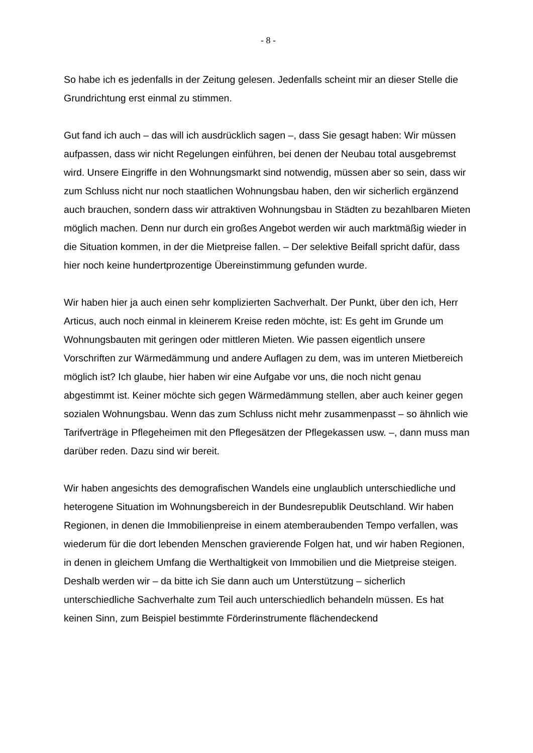- 8 -
So habe ich es jedenfalls in der Zeitung gelesen. Jedenfalls scheint mir an dieser Stelle die Grundrichtung erst einmal zu stimmen.
Gut fand ich auch – das will ich ausdrücklich sagen –, dass Sie gesagt haben: Wir müssen aufpassen, dass wir nicht Regelungen einführen, bei denen der Neubau total ausgebremst wird. Unsere Eingriffe in den Wohnungsmarkt sind notwendig, müssen aber so sein, dass wir zum Schluss nicht nur noch staatlichen Wohnungsbau haben, den wir sicherlich ergänzend auch brauchen, sondern dass wir attraktiven Wohnungsbau in Städten zu bezahlbaren Mieten möglich machen. Denn nur durch ein großes Angebot werden wir auch marktmäßig wieder in die Situation kommen, in der die Mietpreise fallen. – Der selektive Beifall spricht dafür, dass hier noch keine hundertprozentige Übereinstimmung gefunden wurde.
Wir haben hier ja auch einen sehr komplizierten Sachverhalt. Der Punkt, über den ich, Herr Articus, auch noch einmal in kleinerem Kreise reden möchte, ist: Es geht im Grunde um Wohnungsbauten mit geringen oder mittleren Mieten. Wie passen eigentlich unsere Vorschriften zur Wärmedämmung und andere Auflagen zu dem, was im unteren Mietbereich möglich ist? Ich glaube, hier haben wir eine Aufgabe vor uns, die noch nicht genau abgestimmt ist. Keiner möchte sich gegen Wärmedämmung stellen, aber auch keiner gegen sozialen Wohnungsbau. Wenn das zum Schluss nicht mehr zusammenpasst – so ähnlich wie Tarifverträge in Pflegeheimen mit den Pflegesätzen der Pflegekassen usw. –, dann muss man darüber reden. Dazu sind wir bereit.
Wir haben angesichts des demografischen Wandels eine unglaublich unterschiedliche und heterogene Situation im Wohnungsbereich in der Bundesrepublik Deutschland. Wir haben Regionen, in denen die Immobilienpreise in einem atemberaubenden Tempo verfallen, was wiederum für die dort lebenden Menschen gravierende Folgen hat, und wir haben Regionen, in denen in gleichem Umfang die Werthaltigkeit von Immobilien und die Mietpreise steigen. Deshalb werden wir – da bitte ich Sie dann auch um Unterstützung – sicherlich unterschiedliche Sachverhalte zum Teil auch unterschiedlich behandeln müssen. Es hat keinen Sinn, zum Beispiel bestimmte Förderinstrumente flächendeckend